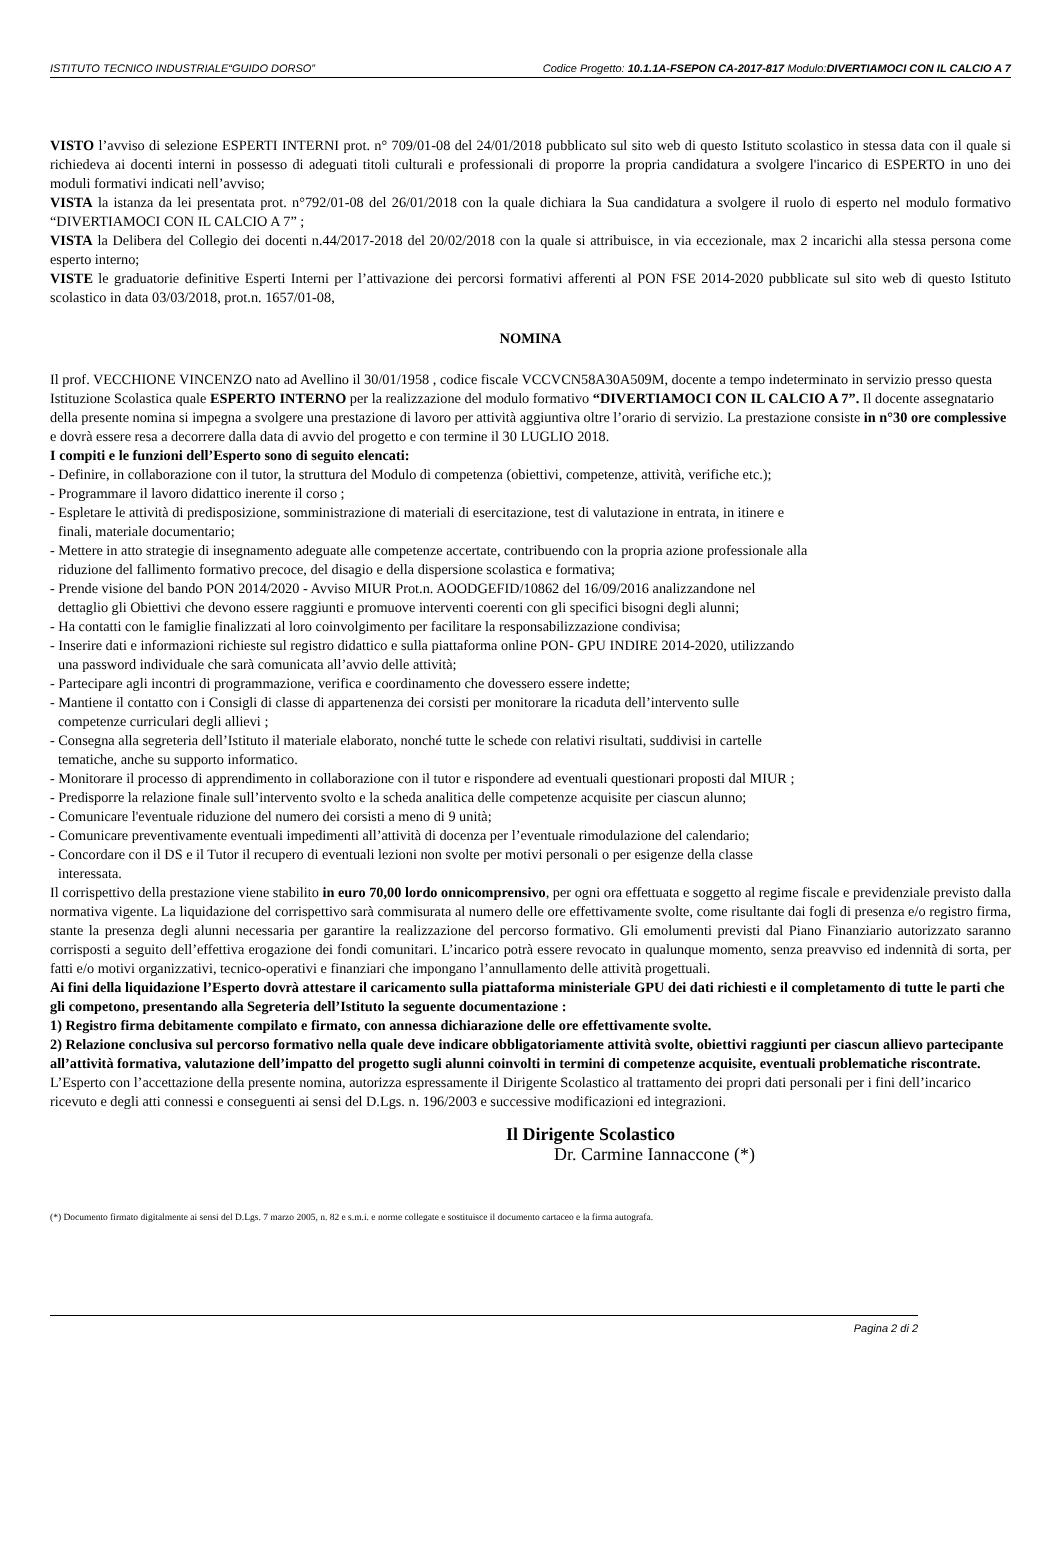ISTITUTO TECNICO INDUSTRIALE“GUIDO DORSO” Codice Progetto: 10.1.1A-FSEPON CA-2017-817 Modulo:DIVERTIAMOCI CON IL CALCIO A 7
VISTO l’avviso di selezione ESPERTI INTERNI prot. n° 709/01-08 del 24/01/2018 pubblicato sul sito web di questo Istituto scolastico in stessa data con il quale si richiedeva ai docenti interni in possesso di adeguati titoli culturali e professionali di proporre la propria candidatura a svolgere l'incarico di ESPERTO in uno dei moduli formativi indicati nell’avviso;
VISTA la istanza da lei presentata prot. n°792/01-08 del 26/01/2018 con la quale dichiara la Sua candidatura a svolgere il ruolo di esperto nel modulo formativo “DIVERTIAMOCI CON IL CALCIO A 7” ;
VISTA la Delibera del Collegio dei docenti n.44/2017-2018 del 20/02/2018 con la quale si attribuisce, in via eccezionale, max 2 incarichi alla stessa persona come esperto interno;
VISTE le graduatorie definitive Esperti Interni per l’attivazione dei percorsi formativi afferenti al PON FSE 2014-2020 pubblicate sul sito web di questo Istituto scolastico in data 03/03/2018, prot.n. 1657/01-08,
NOMINA
Il prof. VECCHIONE VINCENZO nato ad Avellino il 30/01/1958 , codice fiscale VCCVCN58A30A509M, docente a tempo indeterminato in servizio presso questa Istituzione Scolastica quale ESPERTO INTERNO per la realizzazione del modulo formativo “DIVERTIAMOCI CON IL CALCIO A 7”. Il docente assegnatario della presente nomina si impegna a svolgere una prestazione di lavoro per attività aggiuntiva oltre l’orario di servizio. La prestazione consiste in n°30 ore complessive e dovrà essere resa a decorrere dalla data di avvio del progetto e con termine il 30 LUGLIO 2018.
I compiti e le funzioni dell’Esperto sono di seguito elencati:
- Definire, in collaborazione con il tutor, la struttura del Modulo di competenza (obiettivi, competenze, attività, verifiche etc.);
- Programmare il lavoro didattico inerente il corso ;
- Espletare le attività di predisposizione, somministrazione di materiali di esercitazione, test di valutazione in entrata, in itinere e
finali, materiale documentario;
- Mettere in atto strategie di insegnamento adeguate alle competenze accertate, contribuendo con la propria azione professionale alla
riduzione del fallimento formativo precoce, del disagio e della dispersione scolastica e formativa;
- Prende visione del bando PON 2014/2020 - Avviso MIUR Prot.n. AOODGEFID/10862 del 16/09/2016 analizzandone nel
dettaglio gli Obiettivi che devono essere raggiunti e promuove interventi coerenti con gli specifici bisogni degli alunni;
- Ha contatti con le famiglie finalizzati al loro coinvolgimento per facilitare la responsabilizzazione condivisa;
- Inserire dati e informazioni richieste sul registro didattico e sulla piattaforma online PON- GPU INDIRE 2014-2020, utilizzando
una password individuale che sarà comunicata all’avvio delle attività;
- Partecipare agli incontri di programmazione, verifica e coordinamento che dovessero essere indette;
- Mantiene il contatto con i Consigli di classe di appartenenza dei corsisti per monitorare la ricaduta dell’intervento sulle
competenze curriculari degli allievi ;
- Consegna alla segreteria dell’Istituto il materiale elaborato, nonché tutte le schede con relativi risultati, suddivisi in cartelle
tematiche, anche su supporto informatico.
- Monitorare il processo di apprendimento in collaborazione con il tutor e rispondere ad eventuali questionari proposti dal MIUR ;
- Predisporre la relazione finale sull’intervento svolto e la scheda analitica delle competenze acquisite per ciascun alunno;
- Comunicare l'eventuale riduzione del numero dei corsisti a meno di 9 unità;
- Comunicare preventivamente eventuali impedimenti all’attività di docenza per l’eventuale rimodulazione del calendario;
- Concordare con il DS e il Tutor il recupero di eventuali lezioni non svolte per motivi personali o per esigenze della classe
interessata.
Il corrispettivo della prestazione viene stabilito in euro 70,00 lordo onnicomprensivo, per ogni ora effettuata e soggetto al regime fiscale e previdenziale previsto dalla normativa vigente. La liquidazione del corrispettivo sarà commisurata al numero delle ore effettivamente svolte, come risultante dai fogli di presenza e/o registro firma, stante la presenza degli alunni necessaria per garantire la realizzazione del percorso formativo. Gli emolumenti previsti dal Piano Finanziario autorizzato saranno corrisposti a seguito dell’effettiva erogazione dei fondi comunitari. L’incarico potrà essere revocato in qualunque momento, senza preavviso ed indennità di sorta, per fatti e/o motivi organizzativi, tecnico-operativi e finanziari che impongano l’annullamento delle attività progettuali.
Ai fini della liquidazione l’Esperto dovrà attestare il caricamento sulla piattaforma ministeriale GPU dei dati richiesti e il completamento di tutte le parti che gli competono, presentando alla Segreteria dell’Istituto la seguente documentazione :
1) Registro firma debitamente compilato e firmato, con annessa dichiarazione delle ore effettivamente svolte.
2) Relazione conclusiva sul percorso formativo nella quale deve indicare obbligatoriamente attività svolte, obiettivi raggiunti per ciascun allievo partecipante all’attività formativa, valutazione dell’impatto del progetto sugli alunni coinvolti in termini di competenze acquisite, eventuali problematiche riscontrate.
L’Esperto con l’accettazione della presente nomina, autorizza espressamente il Dirigente Scolastico al trattamento dei propri dati personali per i fini dell’incarico ricevuto e degli atti connessi e conseguenti ai sensi del D.Lgs. n. 196/2003 e successive modificazioni ed integrazioni.
Il Dirigente Scolastico
Dr. Carmine Iannaccone (*)
(*) Documento firmato digitalmente ai sensi del D.Lgs. 7 marzo 2005, n. 82 e s.m.i. e norme collegate e sostituisce il documento cartaceo e la firma autografa.
Pagina 2 di 2